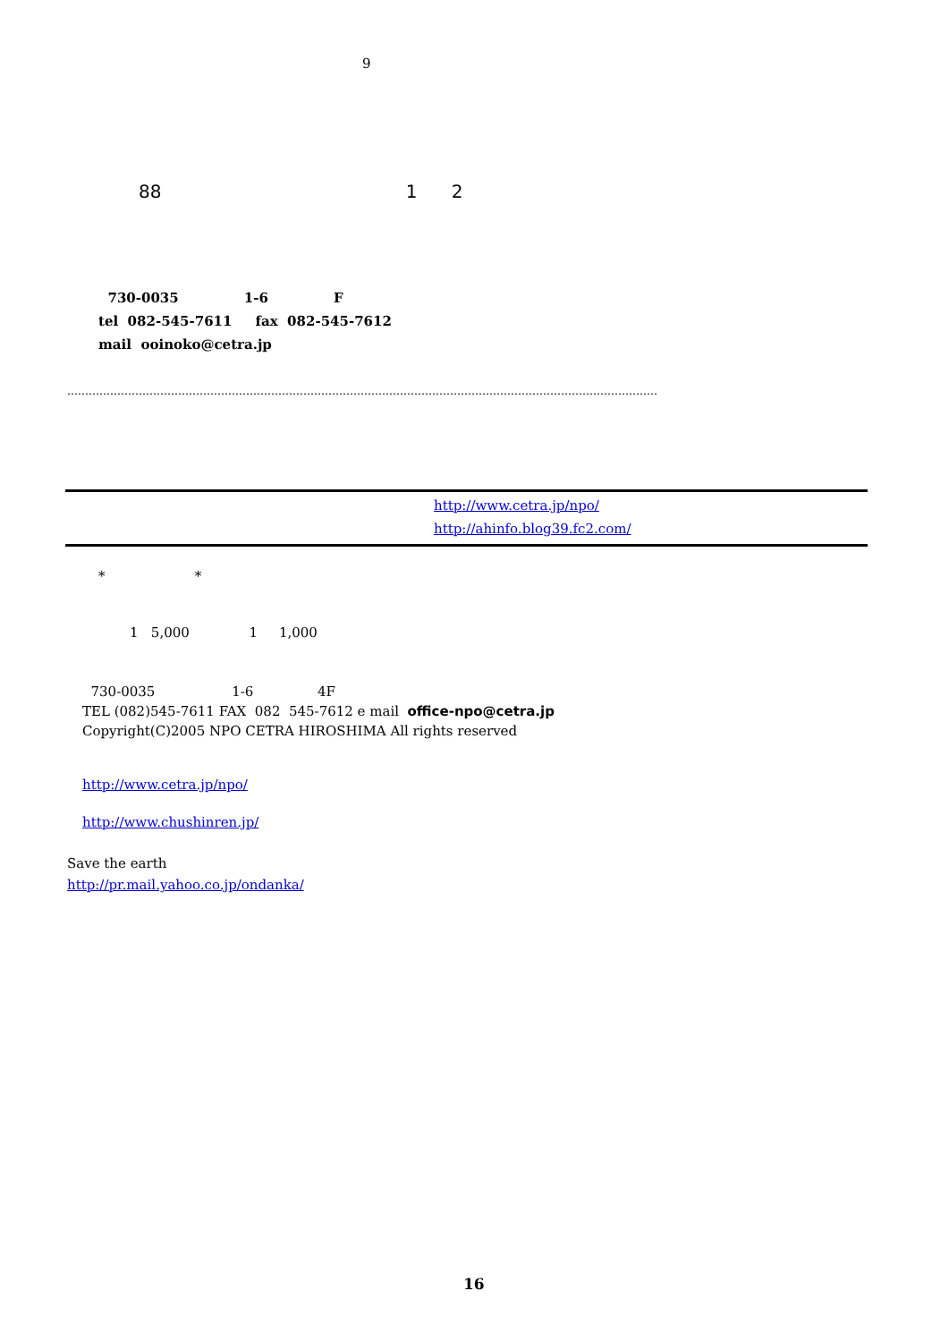9
88 1 2
730-0035 1-6 F tel 082-545-7611 fax 082-545-7612 mail ooinoko@cetra.jp
…………………………………………………………………………………………………………………………………………………
http://www.cetra.jp/npo/ http://ahinfo.blog39.fc2.com/
* *
1 5,000 1 1,000
730-0035 1-6 4F TEL (082)545-7611 FAX 082 545-7612 e mail office-npo@cetra.jp Copyright(C)2005 NPO CETRA HIROSHIMA All rights reserved
http://www.cetra.jp/npo/
http://www.chushinren.jp/
Save the earth http://pr.mail.yahoo.co.jp/ondanka/
16